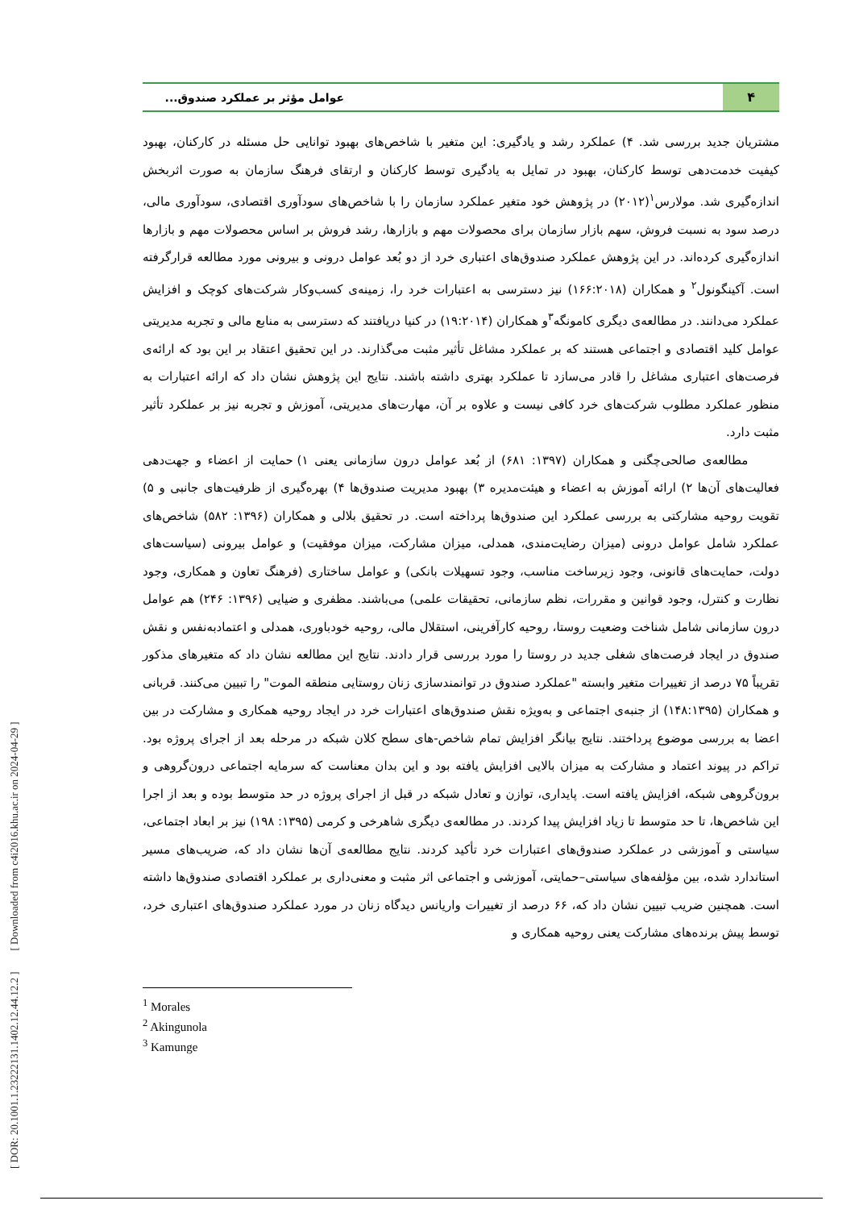[ DOR: 20.1001.1.23222131.1402.12.44.12.2 ] [ Downloaded from c4i2016.khu.ac.ir on 2024-04-29 ]
۴
عوامل مؤثر بر عملکرد صندوق...
مشتریان جدید بررسی شد. ۴) عملکرد رشد و یادگیری: این متغیر با شاخص‌های بهبود توانایی حل مسئله در کارکنان، بهبود کیفیت خدمت‌دهی توسط کارکنان، بهبود در تمایل به یادگیری توسط کارکنان و ارتقای فرهنگ سازمان به صورت اثربخش اندازه‌گیری شد. مولارس<sup>۱</sup>(۲۰۱۲) در پژوهش خود متغیر عملکرد سازمان را با شاخص‌های سودآوری اقتصادی، سودآوری مالی، درصد سود به نسبت فروش، سهم بازار سازمان برای محصولات مهم و بازارها، رشد فروش بر اساس محصولات مهم و بازارها اندازه‌گیری کرده‌اند. در این پژوهش عملکرد صندوق‌های اعتباری خرد از دو بُعد عوامل درونی و بیرونی مورد مطالعه قرارگرفته است. آکینگونول<sup>۲</sup> و همکاران (۱۶۶:۲۰۱۸) نیز دسترسی به اعتبارات خرد را، زمینه‌ی کسب‌وکار شرکت‌های کوچک و افزایش عملکرد می‌دانند. در مطالعه‌ی دیگری کامونگه<sup>۳</sup>و همکاران (۱۹:۲۰۱۴) در کنیا دریافتند که دسترسی به منابع مالی و تجربه مدیریتی عوامل کلید اقتصادی و اجتماعی هستند که بر عملکرد مشاغل تأثیر مثبت می‌گذارند. در این تحقیق اعتقاد بر این بود که ارائه‌ی فرصت‌های اعتباری مشاغل را قادر می‌سازد تا عملکرد بهتری داشته باشند. نتایج این پژوهش نشان داد که ارائه اعتبارات به منظور عملکرد مطلوب شرکت‌های خرد کافی نیست و علاوه بر آن، مهارت‌های مدیریتی، آموزش و تجربه نیز بر عملکرد تأثیر مثبت دارد.
مطالعه‌ی صالحی‌چگنی و همکاران (۱۳۹۷: ۶۸۱) از بُعد عوامل درون سازمانی یعنی ۱) حمایت از اعضاء و جهت‌دهی فعالیت‌های آن‌ها ۲) ارائه آموزش به اعضاء و هیئت‌مدیره ۳) بهبود مدیریت صندوق‌ها ۴) بهره‌گیری از ظرفیت‌های جانبی و ۵) تقویت روحیه مشارکتی به بررسی عملکرد این صندوق‌ها پرداخته است. در تحقیق بلالی و همکاران (۱۳۹۶: ۵۸۲) شاخص‌های عملکرد شامل عوامل درونی (میزان رضایت‌مندی، همدلی، میزان مشارکت، میزان موفقیت) و عوامل بیرونی (سیاست‌های دولت، حمایت‌های قانونی، وجود زیرساخت مناسب، وجود تسهیلات بانکی) و عوامل ساختاری (فرهنگ تعاون و همکاری، وجود نظارت و کنترل، وجود قوانین و مقررات، نظم سازمانی، تحقیقات علمی) می‌باشند. مظفری و ضیایی (۱۳۹۶: ۲۴۶) هم عوامل درون سازمانی شامل شناخت وضعیت روستا، روحیه کارآفرینی، استقلال مالی، روحیه خودباوری، همدلی و اعتمادبه‌نفس و نقش صندوق در ایجاد فرصت‌های شغلی جدید در روستا را مورد بررسی قرار دادند. نتایج این مطالعه نشان داد که متغیرهای مذکور تقریباً ۷۵ درصد از تغییرات متغیر وابسته "عملکرد صندوق در توانمندسازی زنان روستایی منطقه الموت" را تبیین می‌کنند. قربانی و همکاران (۱۴۸:۱۳۹۵) از جنبه‌ی اجتماعی و به‌ویژه نقش صندوق‌های اعتبارات خرد در ایجاد روحیه همکاری و مشارکت در بین اعضا به بررسی موضوع پرداختند. نتایج بیانگر افزایش تمام شاخص-های سطح کلان شبکه در مرحله بعد از اجرای پروژه بود. تراکم در پیوند اعتماد و مشارکت به میزان بالایی افزایش یافته بود و این بدان معناست که سرمایه اجتماعی درون‌گروهی و برون‌گروهی شبکه، افزایش یافته است. پایداری، توازن و تعادل شبکه در قبل از اجرای پروژه در حد متوسط بوده و بعد از اجرا این شاخص‌ها، تا حد متوسط تا زیاد افزایش پیدا کردند. در مطالعه‌ی دیگری شاهرخی و کرمی (۱۳۹۵: ۱۹۸) نیز بر ابعاد اجتماعی، سیاستی و آموزشی در عملکرد صندوق‌های اعتبارات خرد تأکید کردند. نتایج مطالعه‌ی آن‌ها نشان داد که، ضریب‌های مسیر استاندارد شده، بین مؤلفه‌های سیاستی–حمایتی، آموزشی و اجتماعی اثر مثبت و معنی‌داری بر عملکرد اقتصادی صندوق‌ها داشته است. همچنین ضریب تبیین نشان داد که، ۶۶ درصد از تغییرات واریانس دیدگاه زنان در مورد عملکرد صندوق‌های اعتباری خرد، توسط پیش برنده‌های مشارکت یعنی روحیه همکاری و
<sup>1</sup> Morales
<sup>2</sup> Akingunola
<sup>3</sup> Kamunge